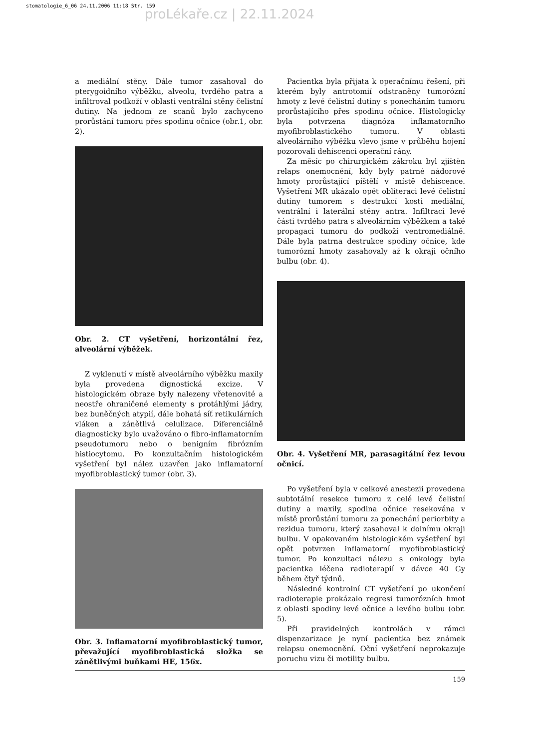stomatologie_6_06 24.11.2006 11:18 Str. 159
proLékaře.cz | 22.11.2024
a mediální stěny. Dále tumor zasahoval do pterygoidního výběžku, alveolu, tvrdého patra a infiltroval podkoží v oblasti ventrální stěny čelistní dutiny. Na jednom ze scanů bylo zachyceno prorůstání tumoru přes spodinu očnice (obr.1, obr. 2).
Obr. 2. CT vyšetření, horizontální řez, alveolární výběžek.
Z vyklenutí v místě alveolárního výběžku maxily byla provedena dignostická excize. V histologickém obraze byly nalezeny vřetenovité a neostře ohraničené elementy s protáhlými jádry, bez buněčných atypií, dále bohatá síť retikulárních vláken a zánětlivá celulizace. Diferenciálně diagnosticky bylo uvažováno o fibro-inflamatorním pseudotumoru nebo o benigním fibrózním histiocytomu. Po konzultačním histologickém vyšetření byl nález uzavřen jako inflamatorní myofibroblastický tumor (obr. 3).
Obr. 3. Inflamatorní myofibroblastický tumor, převažující myofibroblastická složka se zánětlivými buňkami HE, 156x.
Pacientka byla přijata k operačnímu řešení, při kterém byly antrotomií odstraněny tumorózní hmoty z levé čelistní dutiny s ponecháním tumoru prorůstajícího přes spodinu očnice. Histologicky byla potvrzena diagnóza inflamatorního myofibroblastického tumoru. V oblasti alveolárního výběžku vlevo jsme v průběhu hojení pozorovali dehiscenci operační rány.
Za měsíc po chirurgickém zákroku byl zjištěn relaps onemocnění, kdy byly patrné nádorové hmoty prorůstající píštělí v místě dehiscence. Vyšetření MR ukázalo opět obliteraci levé čelistní dutiny tumorem s destrukcí kosti mediální, ventrální i laterální stěny antra. Infiltraci levé části tvrdého patra s alveolárním výběžkem a také propagaci tumoru do podkoží ventromediálně. Dále byla patrna destrukce spodiny očnice, kde tumorózní hmoty zasahovaly až k okraji očního bulbu (obr. 4).
Obr. 4. Vyšetření MR, parasagitální řez levou očnicí.
Po vyšetření byla v celkové anestezii provedena subtotální resekce tumoru z celé levé čelistní dutiny a maxily, spodina očnice resekována v místě prorůstání tumoru za ponechání periorbity a rezidua tumoru, který zasahoval k dolnímu okraji bulbu. V opakovaném histologickém vyšetření byl opět potvrzen inflamatorní myofibroblastický tumor. Po konzultaci nálezu s onkology byla pacientka léčena radioterapií v dávce 40 Gy během čtyř týdnů.
Následné kontrolní CT vyšetření po ukončení radioterapie prokázalo regresi tumorózních hmot z oblasti spodiny levé očnice a levého bulbu (obr. 5).
Při pravidelných kontrolách v rámci dispenzarizace je nyní pacientka bez známek relapsu onemocnění. Oční vyšetření neprokazuje poruchu vizu či motility bulbu.
159